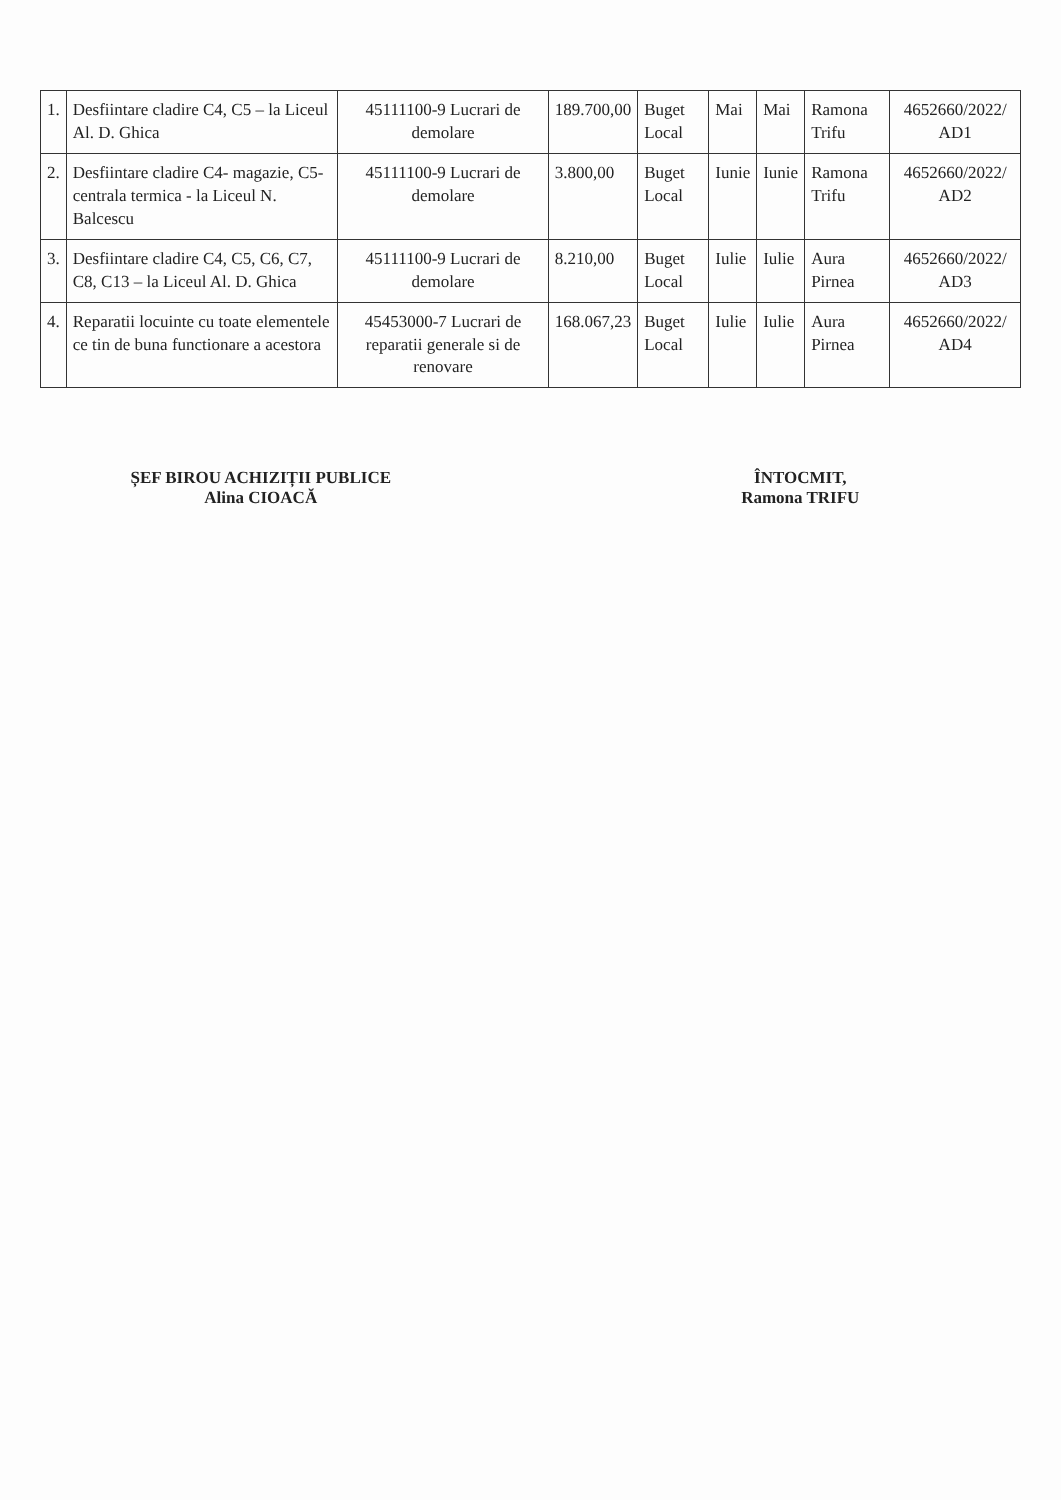| 1. | Desfiintare cladire C4, C5 – la Liceul Al. D. Ghica | 45111100-9 Lucrari de demolare | 189.700,00 | Buget Local | Mai | Mai | Ramona Trifu | 4652660/2022/ AD1 |
| 2. | Desfiintare cladire C4- magazie, C5- centrala termica - la Liceul N. Balcescu | 45111100-9 Lucrari de demolare | 3.800,00 | Buget Local | Iunie | Iunie | Ramona Trifu | 4652660/2022/ AD2 |
| 3. | Desfiintare cladire C4, C5, C6, C7, C8, C13 – la Liceul Al. D. Ghica | 45111100-9 Lucrari de demolare | 8.210,00 | Buget Local | Iulie | Iulie | Aura Pirnea | 4652660/2022/ AD3 |
| 4. | Reparatii locuinte cu toate elementele ce tin de buna functionare a acestora | 45453000-7 Lucrari de reparatii generale si de renovare | 168.067,23 | Buget Local | Iulie | Iulie | Aura Pirnea | 4652660/2022/ AD4 |
ȘEF BIROU ACHIZIȚII PUBLICE
Alina CIOACĂ
ÎNTOCMIT,
Ramona TRIFU